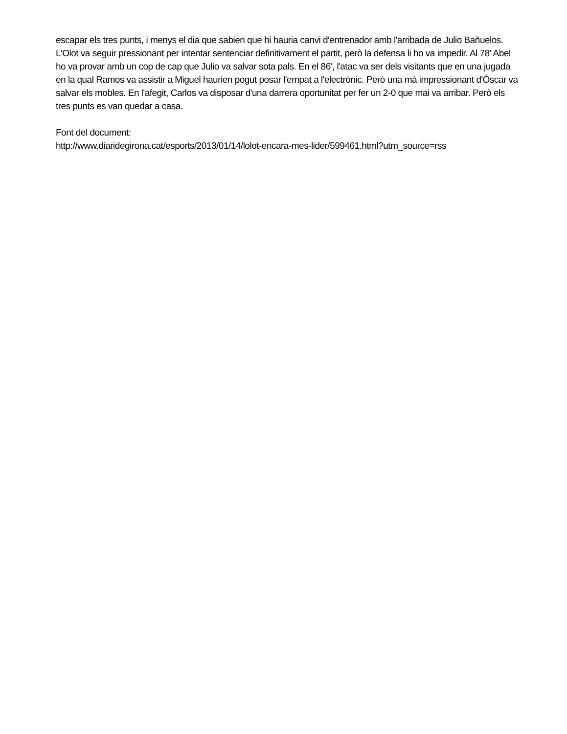escapar els tres punts, i menys el dia que sabien que hi hauria canvi d'entrenador amb l'arribada de Julio Bañuelos.
L'Olot va seguir pressionant per intentar sentenciar definitivament el partit, però la defensa li ho va impedir. Al 78' Abel ho va provar amb un cop de cap que Julio va salvar sota pals. En el 86', l'atac va ser dels visitants que en una jugada en la qual Ramos va assistir a Miguel haurien pogut posar l'empat a l'electrònic. Però una mà impressionant d'Óscar va salvar els mobles. En l'afegit, Carlos va disposar d'una darrera oportunitat per fer un 2-0 que mai va arribar. Però els tres punts es van quedar a casa.
Font del document:
http://www.diaridegirona.cat/esports/2013/01/14/lolot-encara-mes-lider/599461.html?utm_source=rss